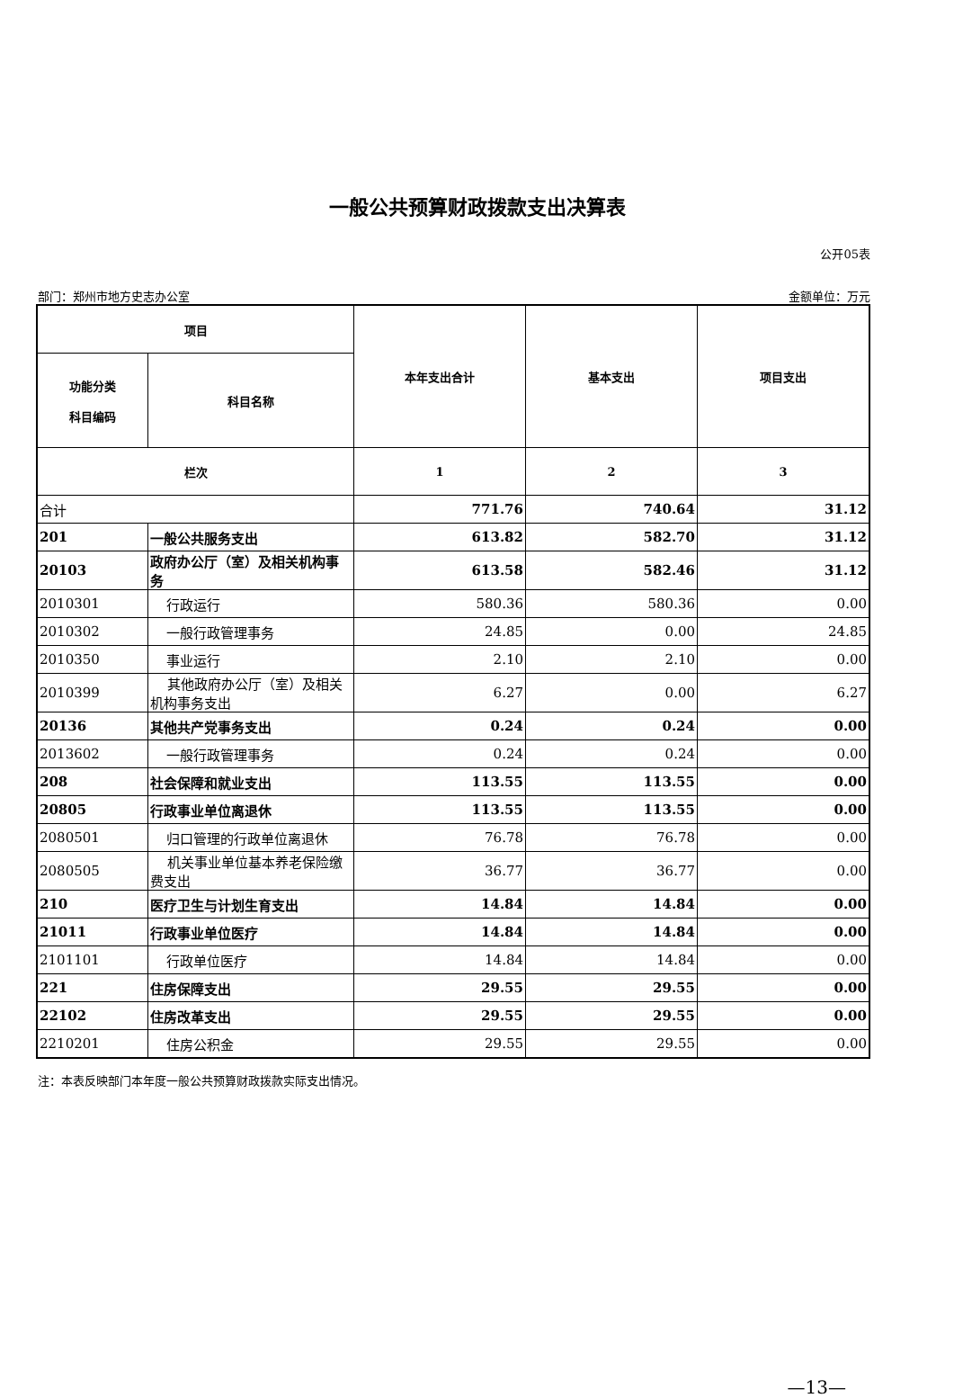一般公共预算财政拨款支出决算表
公开05表
部门：郑州市地方史志办公室 金额单位：万元
| 项目 | | 本年支出合计 | 基本支出 | 项目支出 |
| --- | --- | --- | --- | --- |
| 功能分类 科目编码 | 科目名称 | | | |
| 栏次 | | 1 | 2 | 3 |
| 合计 | | 771.76 | 740.64 | 31.12 |
| 201 | 一般公共服务支出 | 613.82 | 582.70 | 31.12 |
| 20103 | 政府办公厅（室）及相关机构事务 | 613.58 | 582.46 | 31.12 |
| 2010301 | 行政运行 | 580.36 | 580.36 | 0.00 |
| 2010302 | 一般行政管理事务 | 24.85 | 0.00 | 24.85 |
| 2010350 | 事业运行 | 2.10 | 2.10 | 0.00 |
| 2010399 | 其他政府办公厅（室）及相关机构事务支出 | 6.27 | 0.00 | 6.27 |
| 20136 | 其他共产党事务支出 | 0.24 | 0.24 | 0.00 |
| 2013602 | 一般行政管理事务 | 0.24 | 0.24 | 0.00 |
| 208 | 社会保障和就业支出 | 113.55 | 113.55 | 0.00 |
| 20805 | 行政事业单位离退休 | 113.55 | 113.55 | 0.00 |
| 2080501 | 归口管理的行政单位离退休 | 76.78 | 76.78 | 0.00 |
| 2080505 | 机关事业单位基本养老保险缴费支出 | 36.77 | 36.77 | 0.00 |
| 210 | 医疗卫生与计划生育支出 | 14.84 | 14.84 | 0.00 |
| 21011 | 行政事业单位医疗 | 14.84 | 14.84 | 0.00 |
| 2101101 | 行政单位医疗 | 14.84 | 14.84 | 0.00 |
| 221 | 住房保障支出 | 29.55 | 29.55 | 0.00 |
| 22102 | 住房改革支出 | 29.55 | 29.55 | 0.00 |
| 2210201 | 住房公积金 | 29.55 | 29.55 | 0.00 |
注：本表反映部门本年度一般公共预算财政拨款实际支出情况。
—13—